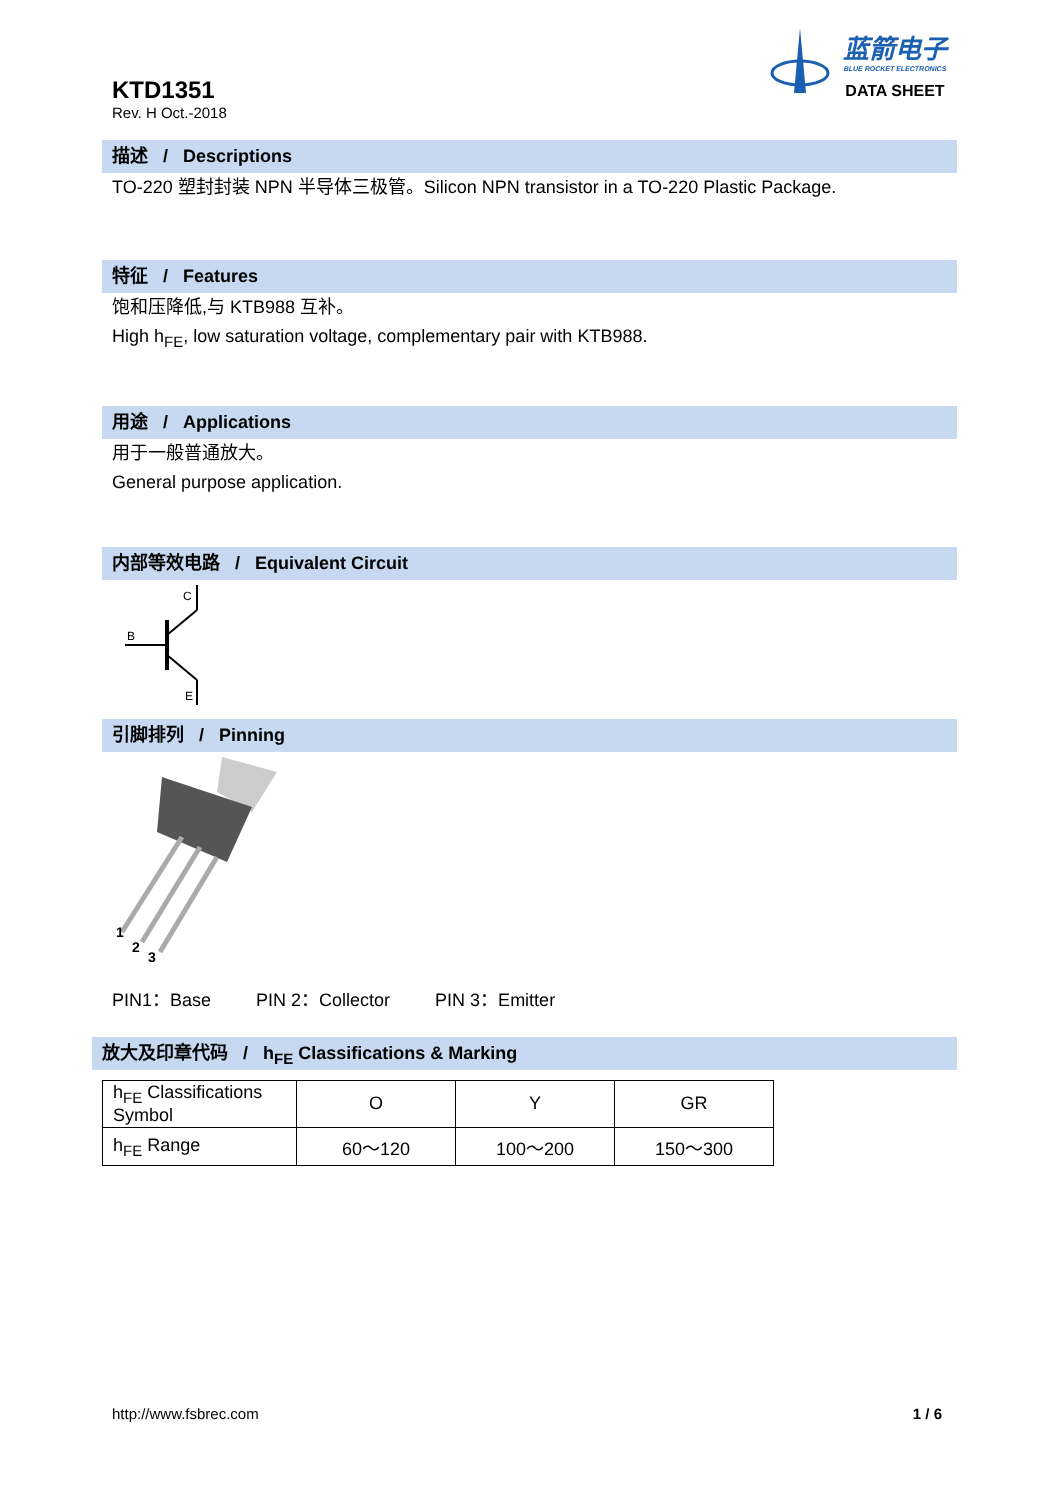KTD1351
Rev. H Oct.-2018
蓝箭电子
BLUE ROCKET ELECTRONICS
DATA SHEET
描述 / Descriptions
TO-220 塑封封装 NPN 半导体三极管。Silicon NPN transistor in a TO-220 Plastic Package.
特征 / Features
饱和压降低,与 KTB988 互补。
High h<sub>FE</sub>, low saturation voltage, complementary pair with KTB988.
用途 / Applications
用于一般普通放大。
General purpose application.
内部等效电路 / Equivalent Circuit
C
B
E
引脚排列 / Pinning
1
2
3
PIN1：Base PIN 2：Collector PIN 3：Emitter
放大及印章代码 / h<sub>FE</sub> Classifications & Marking
| h<sub>FE</sub> Classifications Symbol | O | Y | GR |
| h<sub>FE</sub> Range | 60～120 | 100～200 | 150～300 |
http://www.fsbrec.com 1 / 6